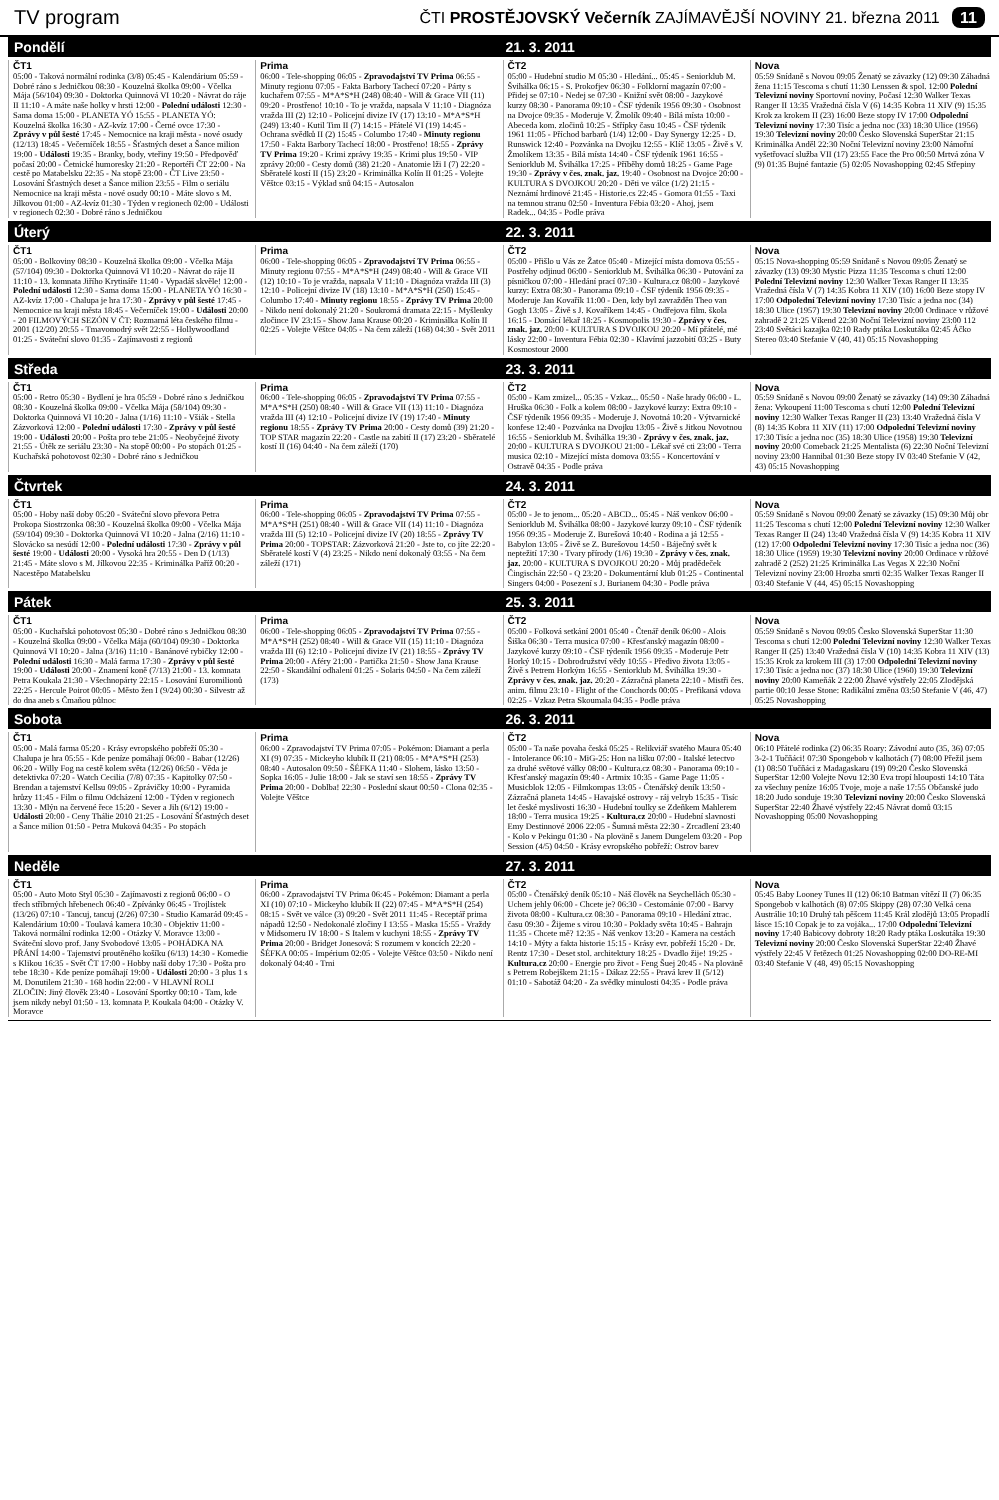TV program ČTI PROSTĚJOVSKÝ Večerník ZAJÍMAVĚJŠÍ NOVINY 21. března 2011 11
Pondělí 21. 3. 2011
ČT1
05:00 - Taková normální rodinka (3/8) 05:45 - Kalendárium 05:59 - Dobré ráno s Jedničkou 08:30 - Kouzelná školka 09:00 - Včelka Mája (56/104) 09:30 - Doktorka Quinnová VI 10:20 - Návrat do ráje II 11:10 - A máte naše holky v hrsti 12:00 - Polední události 12:30 - Sama doma 15:00 - PLANETA YÓ 15:55 - PLANETA YÓ: Kouzelná školka 16:30 - AZ-kvíz 17:00 - Černé ovce 17:30 - Zprávy v půl šesté 17:45 - Nemocnice na kraji města - nové osudy (12/13) 18:45 - Večerníček 18:55 - Šťastných deset a Šance milion 19:00 - Události 19:35 - Branky, body, vteřiny 19:50 - Předpověď počasí 20:00 - Četnické humoresky 21:20 - Reportéři ČT 22:00 - Na cestě po Matabelsku 22:35 - Na stopě 23:00 - ČT Live 23:50 - Losování Šťastných deset a Šance milion 23:55 - Film o seriálu Nemocnice na kraji města - nové osudy 00:10 - Máte slovo s M. Jílkovou 01:00 - AZ-kvíz 01:30 - Týden v regionech 02:00 - Události v regionech 02:30 - Dobré ráno s Jedničkou
Prima
06:00 - Tele-shopping 06:05 - Zpravodajství TV Prima 06:55 - Minuty regionu 07:05 - Fakta Barbory Tachecí 07:20 - Párty s kuchařem 07:55 - M*A*S*H (248) 08:40 - Will & Grace VII (11) 09:20 - Prostřeno! 10:10 - To je vražda, napsala V 11:10 - Diagnóza vražda III (2) 12:10 - Policejní divize IV (17) 13:10 - M*A*S*H (249) 13:40 - Kutil Tim II (7) 14:15 - Přátelé VI (19) 14:45 - Ochrana svědků II (2) 15:45 - Columbo 17:40 - Minuty regionu 17:50 - Fakta Barbory Tachecí 18:00 - Prostřeno! 18:55 - Zprávy TV Prima 19:20 - Krimi zprávy 19:35 - Krimi plus 19:50 - VIP zprávy 20:00 - Cesty domů (38) 21:20 - Anatomie lži I (7) 22:20 - Sběratelé kostí II (15) 23:20 - Kriminálka Kolín II 01:25 - Volejte Věštce 03:15 - Výklad snů 04:15 - Autosalon
ČT2
05:00 - Hudební studio M 05:30 - Hledání... 05:45 - Seniorklub M. Švihálka 06:15 - S. Prokofjev 06:30 - Folklorní magazín 07:00 - Přidej se 07:10 - Nedej se 07:30 - Knižní svět 08:00 - Jazykové kurzy 08:30 - Panorama 09:10 - ČSF týdeník 1956 09:30 - Osobnost na Dvojce 09:35 - Moderuje V. Žmolík 09:40 - Bílá místa 10:00 - Abeceda kom. zločinů 10:25 - Střípky času 10:45 - ČSF týdeník 1961 11:05 - Příchod barbarů (1/4) 12:00 - Day Synergy 12:25 - D. Runswick 12:40 - Pozvánka na Dvojku 12:55 - Klíč 13:05 - Živě s V. Žmolíkem 13:35 - Bílá místa 14:40 - ČSF týdeník 1961 16:55 - Seniorklub M. Švihálka 17:25 - Příběhy domů 18:25 - Game Page 19:30 - Zprávy v čes. znak. jaz. 19:40 - Osobnost na Dvojce 20:00 - KULTURA S DVOJKOU 20:20 - Děti ve válce (1/2) 21:15 - Neznámí hrdinové 21:45 - Historie.cs 22:45 - Gomora 01:55 - Taxi na temnou stranu 02:50 - Inventura Fébia 03:20 - Ahoj, jsem Radek... 04:35 - Podle práva
Nova
05:59 Snídaně s Novou 09:05 Ženatý se závazky (12) 09:30 Záhadná žena 11:15 Tescoma s chutí 11:30 Lenssen & spol. 12:00 Polední Televizní noviny Sportovní noviny, Počasí 12:30 Walker Texas Ranger II 13:35 Vražedná čísla V (6) 14:35 Kobra 11 XIV (9) 15:35 Krok za krokem II (23) 16:00 Beze stopy IV 17:00 Odpolední Televizní noviny 17:30 Tisíc a jedna noc (33) 18:30 Ulice (1956) 19:30 Televizní noviny 20:00 Česko Slovenská SuperStar 21:15 Kriminálka Anděl 22:30 Noční Televizní noviny 23:00 Námořní vyšetřovací služba VII (17) 23:55 Face the Pro 00:50 Mrtvá zóna V (9) 01:35 Bujné fantazie (5) 02:05 Novashopping 02:45 Střepiny
Úterý 22. 3. 2011
ČT1
05:00 - Bolkoviny 08:30 - Kouzelná školka 09:00 - Včelka Mája (57/104) 09:30 - Doktorka Quinnová VI 10:20 - Návrat do ráje II 11:10 - 13. komnata Jiřího Krytináře 11:40 - Vypadáš skvěle! 12:00 - Polední události 12:30 - Sama doma 15:00 - PLANETA YÓ 16:30 - AZ-kvíz 17:00 - Chalupa je hra 17:30 - Zprávy v půl šesté 17:45 - Nemocnice na kraji města 18:45 - Večerníček 19:00 - Události 20:00 - 20 FILMOVÝCH SEZÓN V ČT: Rozmarná léta českého filmu - 2001 (12/20) 20:55 - Tmavomodrý svět 22:55 - Hollywoodland 01:25 - Sváteční slovo 01:35 - Zajímavosti z regionů
Prima
06:00 - Tele-shopping 06:05 - Zpravodajství TV Prima 06:55 - Minuty regionu 07:55 - M*A*S*H (249) 08:40 - Will & Grace VII (12) 10:10 - To je vražda, napsala V 11:10 - Diagnóza vražda III (3) 12:10 - Policejní divize IV (18) 13:10 - M*A*S*H (250) 15:45 - Columbo 17:40 - Minuty regionu 18:55 - Zprávy TV Prima 20:00 - Nikdo není dokonalý 21:20 - Soukromá dramata 22:15 - Myšlenky zločince IV 23:15 - Show Jana Krause 00:20 - Kriminálka Kolín II 02:25 - Volejte Věštce 04:05 - Na čem záleží (168) 04:30 - Svět 2011
ČT2
05:00 - Přišlo u Vás ze Žatce 05:40 - Mizející místa domova 05:55 - Postřehy odjinud 06:00 - Seniorklub M. Švihálka 06:30 - Putování za písničkou 07:00 - Hledání prací 07:30 - Kultura.cz 08:00 - Jazykové kurzy: Extra 08:30 - Panorama 09:10 - ČSF týdeník 1956 09:35 - Moderuje Jan Kovařík 11:00 - Den, kdy byl zavražděn Theo van Gogh 13:05 - Živě s J. Kovaříkem 14:45 - Ondřejova film. škola 16:15 - Domácí lékař 18:25 - Kosmopolis 19:30 - Zprávy v čes. znak. jaz. 20:00 - KULTURA S DVOJKOU 20:20 - Mí přátelé, mé lásky 22:00 - Inventura Fébia 02:30 - Klavírní jazzobití 03:25 - Buty Kosmostour 2000
Nova
05:15 Nova-shopping 05:59 Snídaně s Novou 09:05 Ženatý se závazky (13) 09:30 Mystic Pizza 11:35 Tescoma s chutí 12:00 Polední Televizní noviny 12:30 Walker Texas Ranger II 13:35 Vražedná čísla V (7) 14:35 Kobra 11 XIV (10) 16:00 Beze stopy IV 17:00 Odpolední Televizní noviny 17:30 Tisíc a jedna noc (34) 18:30 Ulice (1957) 19:30 Televizní noviny 20:00 Ordinace v růžové zahradě 2 21:25 Víkend 22:30 Noční Televizní noviny 23:00 112 23:40 Světáci kazajka 02:10 Rady ptáka Loskutáka 02:45 Áčko Stereo 03:40 Stefanie V (40, 41) 05:15 Novashopping
Středa 23. 3. 2011
ČT1
05:00 - Retro 05:30 - Bydlení je hra 05:59 - Dobré ráno s Jedničkou 08:30 - Kouzelná školka 09:00 - Včelka Mája (58/104) 09:30 - Doktorka Quinnová VI 10:20 - Jalna (1/16) 11:10 - Všiák - Stella Zázvorková 12:00 - Polední události 17:30 - Zprávy v půl šesté 19:00 - Události 20:00 - Pošta pro tebe 21:05 - Neobyčejné životy 21:55 - Útěk ze seriálu 23:30 - Na stopě 00:00 - Po stopách 01:25 - Kuchařská pohotovost 02:30 - Dobré ráno s Jedničkou
Prima
06:00 - Tele-shopping 06:05 - Zpravodajství TV Prima 07:55 - M*A*S*H (250) 08:40 - Will & Grace VII (13) 11:10 - Diagnóza vražda III (4) 12:10 - Policejní divize IV (19) 17:40 - Minuty regionu 18:55 - Zprávy TV Prima 20:00 - Cesty domů (39) 21:20 - TOP STAR magazín 22:20 - Castle na zabití II (17) 23:20 - Sběratelé kostí II (16) 04:40 - Na čem záleží (170)
ČT2
05:00 - Kam zmizel... 05:35 - Vzkaz... 05:50 - Naše hrady 06:00 - L. Hruška 06:30 - Folk a kolem 08:00 - Jazykové kurzy: Extra 09:10 - ČSF týdeník 1956 09:35 - Moderuje J. Novotná 10:20 - Výtvarnické konfese 12:40 - Pozvánka na Dvojku 13:05 - Živě s Jitkou Novotnou 16:55 - Seniorklub M. Švihálka 19:30 - Zprávy v čes. znak. jaz. 20:00 - KULTURA S DVOJKOU 21:00 - Lékař své cti 23:00 - Terra musica 02:10 - Mizející místa domova 03:55 - Koncertování v Ostravě 04:35 - Podle práva
Nova
05:59 Snídaně s Novou 09:00 Ženatý se závazky (14) 09:30 Záhadná žena: Vykoupení 11:00 Tescoma s chutí 12:00 Polední Televizní noviny 12:30 Walker Texas Ranger II (23) 13:40 Vražedná čísla V (8) 14:35 Kobra 11 XIV (11) 17:00 Odpolední Televizní noviny 17:30 Tisíc a jedna noc (35) 18:30 Ulice (1958) 19:30 Televizní noviny 20:00 Comeback 21:25 Mentalista (6) 22:30 Noční Televizní noviny 23:00 Hannibal 01:30 Beze stopy IV 03:40 Stefanie V (42, 43) 05:15 Novashopping
Čtvrtek 24. 3. 2011
ČT1
05:00 - Hoby naší doby 05:20 - Sváteční slovo převora Petra Prokopa Siostrzonka 08:30 - Kouzelná školka 09:00 - Včelka Mája (59/104) 09:30 - Doktorka Quinnová VI 10:20 - Jalna (2/16) 11:10 - Slovácko sa nesúdí 12:00 - Polední události 17:30 - Zprávy v půl šesté 19:00 - Události 20:00 - Vysoká hra 20:55 - Den D (1/13) 21:45 - Máte slovo s M. Jílkovou 22:35 - Kriminálka Paříž 00:20 - Nacestěpo Matabelsku
Prima
06:00 - Tele-shopping 06:05 - Zpravodajství TV Prima 07:55 - M*A*S*H (251) 08:40 - Will & Grace VII (14) 11:10 - Diagnóza vražda III (5) 12:10 - Policejní divize IV (20) 18:55 - Zprávy TV Prima 20:00 - TOPSTAR: Zázvorková 21:20 - Jste to, co jíte 22:20 - Sběratelé kostí V (4) 23:25 - Nikdo není dokonalý 03:55 - Na čem záleží (171)
ČT2
05:00 - Je to jenom... 05:20 - ABCD... 05:45 - Náš venkov 06:00 - Seniorklub M. Švihálka 08:00 - Jazykové kurzy 09:10 - ČSF týdeník 1956 09:35 - Moderuje Z. Burešová 10:40 - Rodina a já 12:55 - Babylon 13:05 - Živě se Z. Burešovou 14:50 - Báječný svět k neptežití 17:30 - Tvary přírody (1/6) 19:30 - Zprávy v čes. znak. jaz. 20:00 - KULTURA S DVOJKOU 20:20 - Můj pradědeček Čingischán 22:50 - Q 23:20 - Dokumentární klub 01:25 - Continental Singers 04:00 - Posezení s J. Burianem 04:30 - Podle práva
Nova
05:59 Snídaně s Novou 09:00 Ženatý se závazky (15) 09:30 Můj obr 11:25 Tescoma s chutí 12:00 Polední Televizní noviny 12:30 Walker Texas Ranger II (24) 13:40 Vražedná čísla V (9) 14:35 Kobra 11 XIV (12) 17:00 Odpolední Televizní noviny 17:30 Tisíc a jedna noc (36) 18:30 Ulice (1959) 19:30 Televizní noviny 20:00 Ordinace v růžové zahradě 2 (252) 21:25 Kriminálka Las Vegas X 22:30 Noční Televizní noviny 23:00 Hrozba smrti 02:35 Walker Texas Ranger II 03:40 Stefanie V (44, 45) 05:15 Novashopping
Pátek 25. 3. 2011
ČT1
05:00 - Kuchařská pohotovost 05:30 - Dobré ráno s Jedničkou 08:30 - Kouzelná školka 09:00 - Včelka Mája (60/104) 09:30 - Doktorka Quinnová VI 10:20 - Jalna (3/16) 11:10 - Banánové rybičky 12:00 - Polední události 16:30 - Malá farma 17:30 - Zprávy v půl šesté 19:00 - Události 20:00 - Znamení koně (7/13) 21:00 - 13. komnata Petra Koukala 21:30 - Všechnopárty 22:15 - Losování Euromilionů 22:25 - Hercule Poirot 00:05 - Město žen I (9/24) 00:30 - Silvestr až do dna aneb s Čmaňou půlnoc
Prima
06:00 - Tele-shopping 06:05 - Zpravodajství TV Prima 07:55 - M*A*S*H (252) 08:40 - Will & Grace VII (15) 11:10 - Diagnóza vražda III (6) 12:10 - Policejní divize IV (21) 18:55 - Zprávy TV Prima 20:00 - Aféry 21:00 - Partička 21:50 - Show Jana Krause 22:50 - Skandální odhalení 01:25 - Solaris 04:50 - Na čem záleží (173)
ČT2
05:00 - Folková setkání 2001 05:40 - Čtenář deník 06:00 - Alois Šiška 06:30 - Terra musica 07:00 - Křesťanský magazín 08:00 - Jazykové kurzy 09:10 - ČSF týdeník 1956 09:35 - Moderuje Petr Horký 10:15 - Dobrodružství vědy 10:55 - Předivo života 13:05 - Živě s Petrem Horkým 16:55 - Seniorklub M. Švihálka 19:30 - Zprávy v čes. znak. jaz. 20:20 - Zázračná planeta 22:10 - Mistři čes. anim. filmu 23:10 - Flight of the Conchords 00:05 - Prefikaná vdova 02:25 - Vzkaz Petra Skoumala 04:35 - Podle práva
Nova
05:59 Snídaně s Novou 09:05 Česko Slovenská SuperStar 11:30 Tescoma s chutí 12:00 Polední Televizní noviny 12:30 Walker Texas Ranger II (25) 13:40 Vražedná čísla V (10) 14:35 Kobra 11 XIV (13) 15:35 Krok za krokem III (3) 17:00 Odpolední Televizní noviny 17:30 Tisíc a jedna noc (37) 18:30 Ulice (1960) 19:30 Televizní noviny 20:00 Kameňák 2 22:00 Žhavé výstřely 22:05 Zlodějská partie 00:10 Jesse Stone: Radikální změna 03:50 Stefanie V (46, 47) 05:25 Novashopping
Sobota 26. 3. 2011
ČT1
05:00 - Malá farma 05:20 - Krásy evropského pobřeží 05:30 - Chalupa je hra 05:55 - Kde peníze pomáhají 06:00 - Babar (12/26) 06:20 - Willy Fog na cestě kolem světa (12/26) 06:50 - Věda je detektivka 07:20 - Watch Cecilia (7/8) 07:35 - Kapitolky 07:50 - Brendan a tajemství Kellsu 09:05 - Zprávičky 10:00 - Pyramida hrůzy 11:45 - Film o filmu Odcházení 12:00 - Týden v regionech 13:30 - Mlýn na červené řece 15:20 - Sever a Jih (6/12) 19:00 - Události 20:00 - Ceny Thálie 2010 21:25 - Losování Šťastných deset a Šance milion 01:50 - Petra Muková 04:35 - Po stopách
Prima
06:00 - Zpravodajství TV Prima 07:05 - Pokémon: Diamant a perla XI (9) 07:35 - Mickeyho klubík II (21) 08:05 - M*A*S*H (253) 08:40 - Autosalon 09:50 - ŠÉFKA 11:40 - Slohem, lásko 13:50 - Sopka 16:05 - Julie 18:00 - Jak se staví sen 18:55 - Zprávy TV Prima 20:00 - Doblba! 22:30 - Poslední skaut 00:50 - Clona 02:35 - Volejte Věštce
ČT2
05:00 - Ta naše povaha česká 05:25 - Relikviář svatého Maura 05:40 - Intolerance 06:10 - MiG-25: Hon na lišku 07:00 - Italské letectvo za druhé světové války 08:00 - Kultura.cz 08:30 - Panorama 09:10 - Křesťanský magazín 09:40 - Artmix 10:35 - Game Page 11:05 - Musicblok 12:05 - Filmkompas 13:05 - Čtenářský deník 13:50 - Zázračná planeta 14:45 - Havajské ostrovy - ráj velryb 15:35 - Tisíc let české myslivosti 16:30 - Hudební toulky se Zdeňkem Mahlerem 18:00 - Terra musica 19:25 - Kultura.cz 20:00 - Hudební slavnosti Emy Destinnové 2006 22:05 - Šumná města 22:30 - Zrcadlení 23:40 - Kolo v Pekingu 01:30 - Na ploväně s Janem Dungelem 03:20 - Pop Session (4/5) 04:50 - Krásy evropského pobřeží: Ostrov barev
Nova
06:10 Přátelé rodinka (2) 06:35 Roary: Závodní auto (35, 36) 07:05 3-2-1 Tučňáci! 07:30 Spongebob v kalhotách (7) 08:00 Přežil jsem (1) 08:50 Tučňáci z Madagaskaru (19) 09:20 Česko Slovenská SuperStar 12:00 Volejte Novu 12:30 Eva tropí hlouposti 14:10 Táta za všechny peníze 16:05 Tvoje, moje a naše 17:55 Občanské judo 18:20 Judo sonduje 19:30 Televizní noviny 20:00 Česko Slovenská SuperStar 22:40 Žhavé výstřely 22:45 Návrat domů 03:15 Novashopping 05:00 Novashopping
Neděle 27. 3. 2011
ČT1
05:00 - Auto Moto Styl 05:30 - Zajímavosti z regionů 06:00 - O třech stříbrných hřebenech 06:40 - Zpívánky 06:45 - Trojlístek (13/26) 07:10 - Tancuj, tancuj (2/26) 07:30 - Studio Kamarád 09:45 - Kalendárium 10:00 - Toulavá kamera 10:30 - Objektiv 11:00 - Taková normální rodinka 12:00 - Otázky V. Moravce 13:00 - Sváteční slovo prof. Jany Svobodové 13:05 - POHÁDKA NA PŘÁNÍ 14:00 - Tajemství proutěného košíku (6/13) 14:30 - Komedie s Klikou 16:35 - Svět ČT 17:00 - Hobby naší doby 17:30 - Pošta pro tebe 18:30 - Kde peníze pomáhají 19:00 - Události 20:00 - 3 plus 1 s M. Donutilem 21:30 - 168 hodin 22:00 - V HLAVNÍ ROLI ZLOČIN: Jiný člověk 23:40 - Losování Sportky 00:10 - Tam, kde jsem nikdy nebyl 01:50 - 13. komnata P. Koukala 04:00 - Otázky V. Moravce
Prima
06:00 - Zpravodajství TV Prima 06:45 - Pokémon: Diamant a perla XI (10) 07:10 - Mickeyho klubík II (22) 07:45 - M*A*S*H (254) 08:15 - Svět ve válce (3) 09:20 - Svět 2011 11:45 - Receptář prima nápadů 12:50 - Nedokonalé zločiny I 13:55 - Maska 15:55 - Vraždy v Midsomeru IV 18:00 - S Italem v kuchyni 18:55 - Zprávy TV Prima 20:00 - Bridget Jonesová: S rozumem v koncích 22:20 - ŠÉFKA 00:05 - Impérium 02:05 - Volejte Věštce 03:50 - Nikdo není dokonalý 04:40 - Trni
ČT2
05:00 - Čtenářský deník 05:10 - Náš člověk na Seychellách 05:30 - Uchem jehly 06:00 - Chcete je? 06:30 - Cestománie 07:00 - Barvy života 08:00 - Kultura.cz 08:30 - Panorama 09:10 - Hledání ztrac. času 09:30 - Žijeme s virou 10:30 - Poklady světa 10:45 - Bahrajn 11:35 - Chcete mě? 12:35 - Náš venkov 13:20 - Kamera na cestách 14:10 - Mýty a fakta historie 15:15 - Krásy evr. pobřeží 15:20 - Dr. Rentz 17:30 - Deset stol. architektury 18:25 - Dvadlo žije! 19:25 - Kultura.cz 20:00 - Energie pro život - Feng Šuej 20:45 - Na ploväně s Petrem Robejškem 21:15 - Dákaz 22:55 - Pravá krev II (5/12) 01:10 - Sabotáž 04:20 - Za svědky minulosti 04:35 - Podle práva
Nova
05:45 Baby Looney Tunes II (12) 06:10 Batman vítězí II (7) 06:35 Spongebob v kalhotách (8) 07:05 Skippy (28) 07:30 Velká cena Austrálie 10:10 Druhý tah pěšcem 11:45 Král zlodějů 13:05 Propadlí lásce 15:10 Copak je to za vojáka... 17:00 Odpolední Televizní noviny 17:40 Babicovy dobroty 18:20 Rady ptáka Loskutáka 19:30 Televizní noviny 20:00 Česko Slovenská SuperStar 22:40 Žhavé výstřely 22:45 V řetězech 01:25 Novashopping 02:00 DO-RE-MI 03:40 Stefanie V (48, 49) 05:15 Novashopping